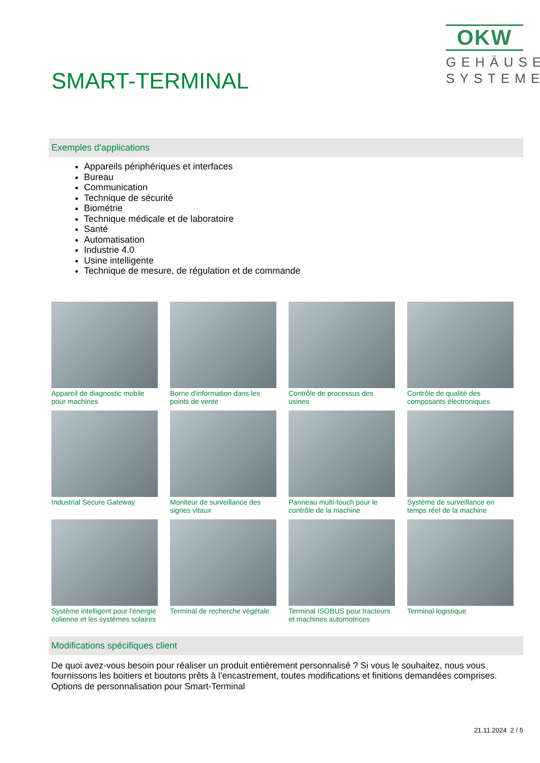SMART-TERMINAL
OKW
GEHÄUSE
SYSTEME
Exemples d’applications
Appareils périphériques et interfaces
Bureau
Communication
Technique de sécurité
Biométrie
Technique médicale et de laboratoire
Santé
Automatisation
Industrie 4.0
Usine intelligente
Technique de mesure, de régulation et de commande
Appareil de diagnostic mobile pour machines
Borne d'information dans les points de vente
Contrôle de processus des usines
Contrôle de qualité des composants électroniques
Industrial Secure Gateway
Moniteur de surveillance des signes vitaux
Panneau multi-touch pour le contrôle de la machine
Système de surveillance en temps réel de la machine
Système intelligent pour l'énergie éolienne et les systèmes solaires
Terminal de recherche végétale
Terminal ISOBUS pour tracteurs et machines automotrices
Terminal logistique
Modifications spécifiques client
De quoi avez-vous besoin pour réaliser un produit entièrement personnalisé ? Si vous le souhaitez, nous vous fournissons les boitiers et boutons prêts à l’encastrement, toutes modifications et finitions demandées comprises. Options de personnalisation pour Smart-Terminal
21.11.2024 2 / 5